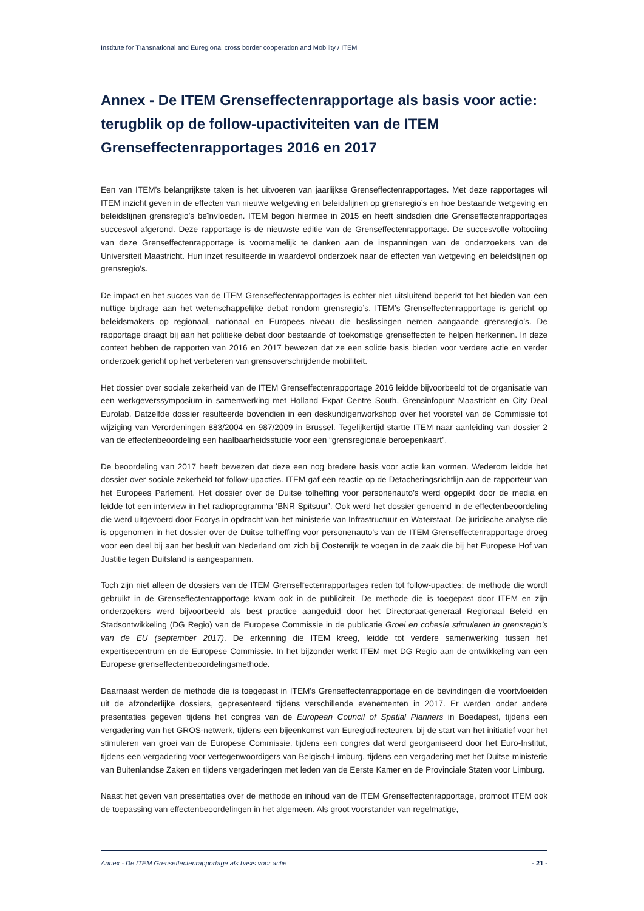Institute for Transnational and Euregional cross border cooperation and Mobility / ITEM
Annex - De ITEM Grenseffectenrapportage als basis voor actie: terugblik op de follow-upactiviteiten van de ITEM Grenseffectenrapportages 2016 en 2017
Een van ITEM’s belangrijkste taken is het uitvoeren van jaarlijkse Grenseffectenrapportages. Met deze rapportages wil ITEM inzicht geven in de effecten van nieuwe wetgeving en beleidslijnen op grensregio’s en hoe bestaande wetgeving en beleidslijnen grensregio’s beïnvloeden. ITEM begon hiermee in 2015 en heeft sindsdien drie Grenseffectenrapportages succesvol afgerond. Deze rapportage is de nieuwste editie van de Grenseffectenrapportage. De succesvolle voltooiing van deze Grenseffectenrapportage is voornamelijk te danken aan de inspanningen van de onderzoekers van de Universiteit Maastricht. Hun inzet resulteerde in waardevol onderzoek naar de effecten van wetgeving en beleidslijnen op grensregio’s.
De impact en het succes van de ITEM Grenseffectenrapportages is echter niet uitsluitend beperkt tot het bieden van een nuttige bijdrage aan het wetenschappelijke debat rondom grensregio’s. ITEM’s Grenseffectenrapportage is gericht op beleidsmakers op regionaal, nationaal en Europees niveau die beslissingen nemen aangaande grensregio’s. De rapportage draagt bij aan het politieke debat door bestaande of toekomstige grenseffecten te helpen herkennen. In deze context hebben de rapporten van 2016 en 2017 bewezen dat ze een solide basis bieden voor verdere actie en verder onderzoek gericht op het verbeteren van grensoverschrijdende mobiliteit.
Het dossier over sociale zekerheid van de ITEM Grenseffectenrapportage 2016 leidde bijvoorbeeld tot de organisatie van een werkgeverssymposium in samenwerking met Holland Expat Centre South, Grensinfopunt Maastricht en City Deal Eurolab. Datzelfde dossier resulteerde bovendien in een deskundigenworkshop over het voorstel van de Commissie tot wijziging van Verordeningen 883/2004 en 987/2009 in Brussel. Tegelijkertijd startte ITEM naar aanleiding van dossier 2 van de effectenbeoordeling een haalbaarheidsstudie voor een “grensregionale beroepenkaart”.
De beoordeling van 2017 heeft bewezen dat deze een nog bredere basis voor actie kan vormen. Wederom leidde het dossier over sociale zekerheid tot follow-upacties. ITEM gaf een reactie op de Detacheringsrichtlijn aan de rapporteur van het Europees Parlement. Het dossier over de Duitse tolheffing voor personenauto’s werd opgepikt door de media en leidde tot een interview in het radioprogramma ‘BNR Spitsuur’. Ook werd het dossier genoemd in de effectenbeoordeling die werd uitgevoerd door Ecorys in opdracht van het ministerie van Infrastructuur en Waterstaat. De juridische analyse die is opgenomen in het dossier over de Duitse tolheffing voor personenauto’s van de ITEM Grenseffectenrapportage droeg voor een deel bij aan het besluit van Nederland om zich bij Oostenrijk te voegen in de zaak die bij het Europese Hof van Justitie tegen Duitsland is aangespannen.
Toch zijn niet alleen de dossiers van de ITEM Grenseffectenrapportages reden tot follow-upacties; de methode die wordt gebruikt in de Grenseffectenrapportage kwam ook in de publiciteit. De methode die is toegepast door ITEM en zijn onderzoekers werd bijvoorbeeld als best practice aangeduid door het Directoraat-generaal Regionaal Beleid en Stadsontwikkeling (DG Regio) van de Europese Commissie in de publicatie Groei en cohesie stimuleren in grensregio’s van de EU (september 2017). De erkenning die ITEM kreeg, leidde tot verdere samenwerking tussen het expertisecentrum en de Europese Commissie. In het bijzonder werkt ITEM met DG Regio aan de ontwikkeling van een Europese grenseffectenbeoordelingsmethode.
Daarnaast werden de methode die is toegepast in ITEM’s Grenseffectenrapportage en de bevindingen die voortvloeiden uit de afzonderlijke dossiers, gepresenteerd tijdens verschillende evenementen in 2017. Er werden onder andere presentaties gegeven tijdens het congres van de European Council of Spatial Planners in Boedapest, tijdens een vergadering van het GROS-netwerk, tijdens een bijeenkomst van Euregiodirecteuren, bij de start van het initiatief voor het stimuleren van groei van de Europese Commissie, tijdens een congres dat werd georganiseerd door het Euro-Institut, tijdens een vergadering voor vertegenwoordigers van Belgisch-Limburg, tijdens een vergadering met het Duitse ministerie van Buitenlandse Zaken en tijdens vergaderingen met leden van de Eerste Kamer en de Provinciale Staten voor Limburg.
Naast het geven van presentaties over de methode en inhoud van de ITEM Grenseffectenrapportage, promoot ITEM ook de toepassing van effectenbeoordelingen in het algemeen. Als groot voorstander van regelmatige,
Annex - De ITEM Grenseffectenrapportage als basis voor actie - 21 -